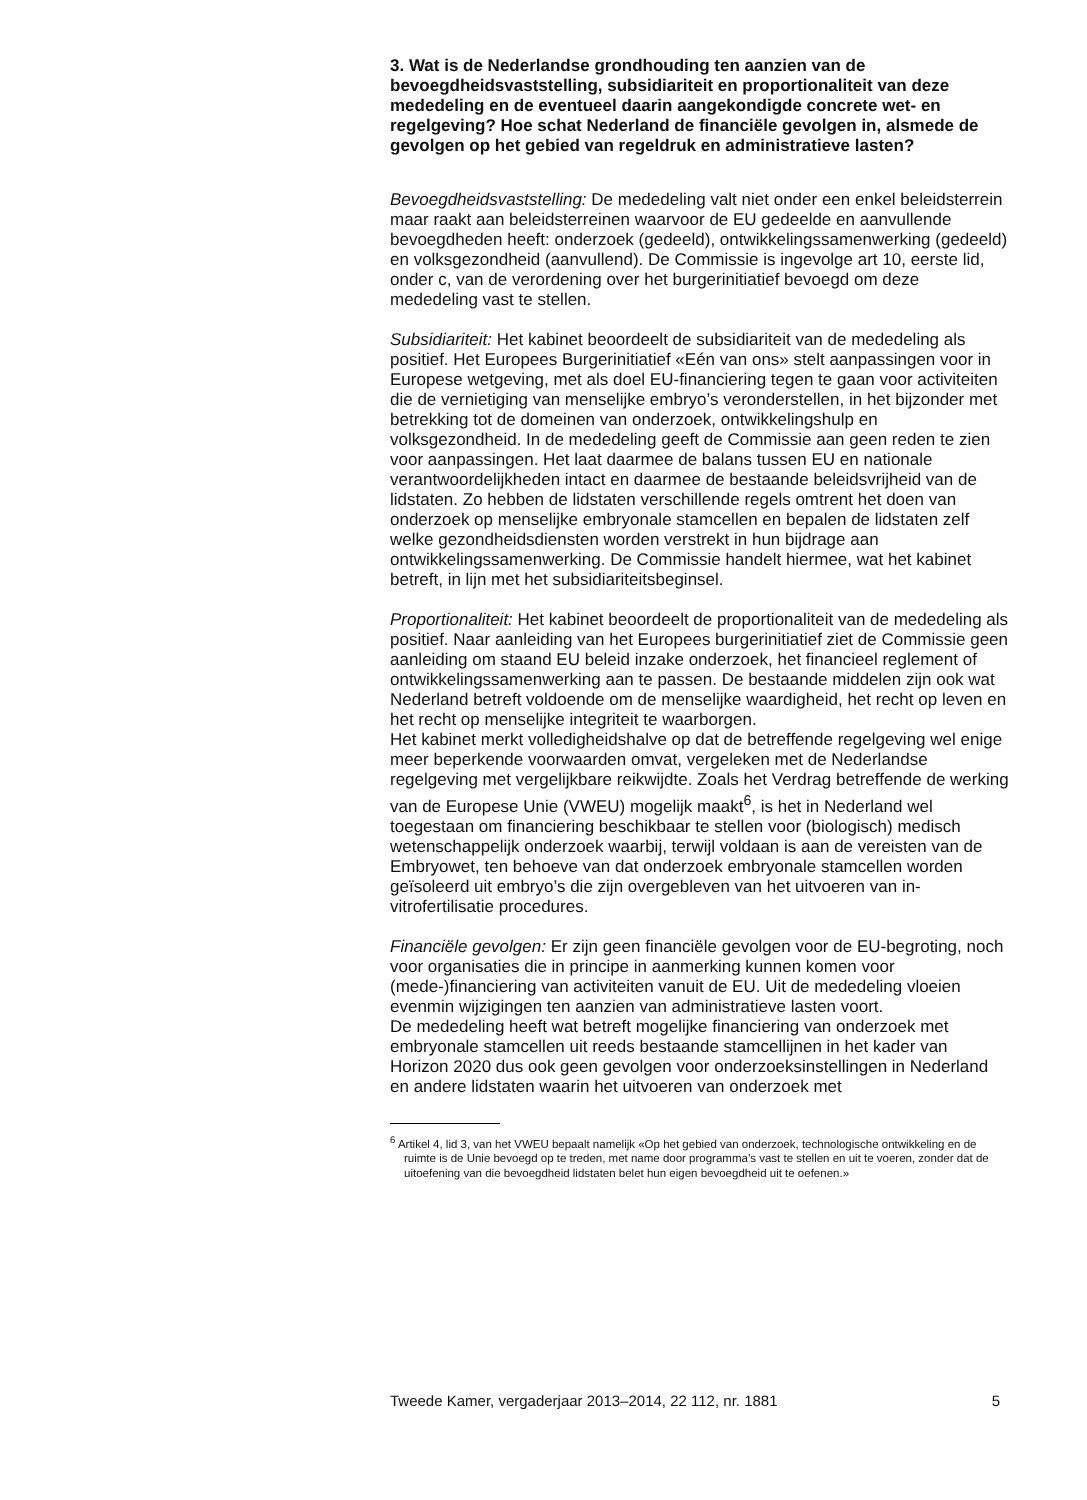3. Wat is de Nederlandse grondhouding ten aanzien van de bevoegdheidsvaststelling, subsidiariteit en proportionaliteit van deze mededeling en de eventueel daarin aangekondigde concrete wet- en regelgeving? Hoe schat Nederland de financiële gevolgen in, alsmede de gevolgen op het gebied van regeldruk en administratieve lasten?
Bevoegdheidsvaststelling: De mededeling valt niet onder een enkel beleidsterrein maar raakt aan beleidsterreinen waarvoor de EU gedeelde en aanvullende bevoegdheden heeft: onderzoek (gedeeld), ontwikkelingssamenwerking (gedeeld) en volksgezondheid (aanvullend). De Commissie is ingevolge art 10, eerste lid, onder c, van de verordening over het burgerinitiatief bevoegd om deze mededeling vast te stellen.
Subsidiariteit: Het kabinet beoordeelt de subsidiariteit van de mededeling als positief. Het Europees Burgerinitiatief «Eén van ons» stelt aanpassingen voor in Europese wetgeving, met als doel EU-financiering tegen te gaan voor activiteiten die de vernietiging van menselijke embryo’s veronderstellen, in het bijzonder met betrekking tot de domeinen van onderzoek, ontwikkelingshulp en volksgezondheid. In de mededeling geeft de Commissie aan geen reden te zien voor aanpassingen. Het laat daarmee de balans tussen EU en nationale verantwoordelijkheden intact en daarmee de bestaande beleidsvrijheid van de lidstaten. Zo hebben de lidstaten verschillende regels omtrent het doen van onderzoek op menselijke embryonale stamcellen en bepalen de lidstaten zelf welke gezondheidsdiensten worden verstrekt in hun bijdrage aan ontwikkelingssamenwerking. De Commissie handelt hiermee, wat het kabinet betreft, in lijn met het subsidiariteitsbeginsel.
Proportionaliteit: Het kabinet beoordeelt de proportionaliteit van de mededeling als positief. Naar aanleiding van het Europees burgerinitiatief ziet de Commissie geen aanleiding om staand EU beleid inzake onderzoek, het financieel reglement of ontwikkelingssamenwerking aan te passen. De bestaande middelen zijn ook wat Nederland betreft voldoende om de menselijke waardigheid, het recht op leven en het recht op menselijke integriteit te waarborgen.
Het kabinet merkt volledigheidshalve op dat de betreffende regelgeving wel enige meer beperkende voorwaarden omvat, vergeleken met de Nederlandse regelgeving met vergelijkbare reikwijdte. Zoals het Verdrag betreffende de werking van de Europese Unie (VWEU) mogelijk maakt<sup>6</sup>, is het in Nederland wel toegestaan om financiering beschikbaar te stellen voor (biologisch) medisch wetenschappelijk onderzoek waarbij, terwijl voldaan is aan de vereisten van de Embryowet, ten behoeve van dat onderzoek embryonale stamcellen worden geïsoleerd uit embryo’s die zijn overgebleven van het uitvoeren van in-vitrofertilisatie procedures.
Financiële gevolgen: Er zijn geen financiële gevolgen voor de EU-begroting, noch voor organisaties die in principe in aanmerking kunnen komen voor (mede-)financiering van activiteiten vanuit de EU. Uit de mededeling vloeien evenmin wijzigingen ten aanzien van administratieve lasten voort.
De mededeling heeft wat betreft mogelijke financiering van onderzoek met embryonale stamcellen uit reeds bestaande stamcellijnen in het kader van Horizon 2020 dus ook geen gevolgen voor onderzoeksinstellingen in Nederland en andere lidstaten waarin het uitvoeren van onderzoek met
<sup>6</sup> Artikel 4, lid 3, van het VWEU bepaalt namelijk «Op het gebied van onderzoek, technologische ontwikkeling en de ruimte is de Unie bevoegd op te treden, met name door programma’s vast te stellen en uit te voeren, zonder dat de uitoefening van die bevoegdheid lidstaten belet hun eigen bevoegdheid uit te oefenen.»
Tweede Kamer, vergaderjaar 2013–2014, 22 112, nr. 1881 5